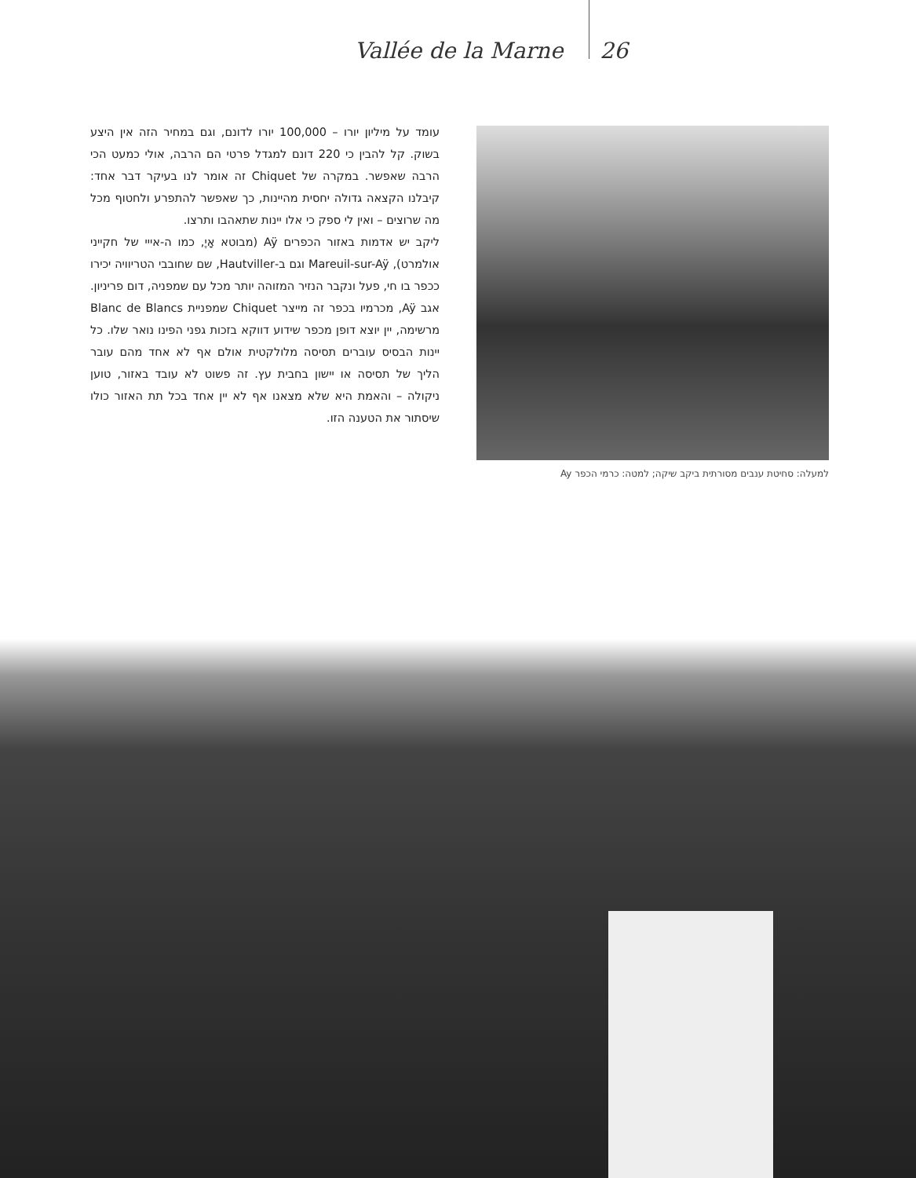Vallée de la Marne 26
עומד על מיליון יורו – 100,000 יורו לדונם, וגם במחיר הזה אין היצע בשוק. קל להבין כי 220 דונם למגדל פרטי הם הרבה, אולי כמעט הכי הרבה שאפשר. במקרה של Chiquet זה אומר לנו בעיקר דבר אחד: קיבלנו הקצאה גדולה יחסית מהיינות, כך שאפשר להתפרע ולחטוף מכל מה שרוצים – ואין לי ספק כי אלו יינות שתאהבו ותרצו.
ליקב יש אדמות באזור הכפרים Aÿ (מבוטא אָיֶ, כמו ה-אייי של חקייני אולמרט), Mareuil-sur-Aÿ וגם ב-Hautviller, שם שחובבי הטריוויה יכירו ככפר בו חי, פעל ונקבר הנזיר המזוהה יותר מכל עם שמפניה, דום פריניון. אגב Aÿ, מכרמיו בכפר זה מייצר Chiquet שמפניית Blanc de Blancs מרשימה, יין יוצא דופן מכפר שידוע דווקא בזכות גפני הפינו נואר שלו. כל יינות הבסיס עוברים תסיסה מלולקטית אולם אף לא אחד מהם עובר הליך של תסיסה או יישון בחבית עץ. זה פשוט לא עובד באזור, טוען ניקולה – והאמת היא שלא מצאנו אף לא יין אחד בכל תת האזור כולו שיסתור את הטענה הזו.
למעלה: סחיטת ענבים מסורתית ביקב שיקה; למטה: כרמי הכפר Ay